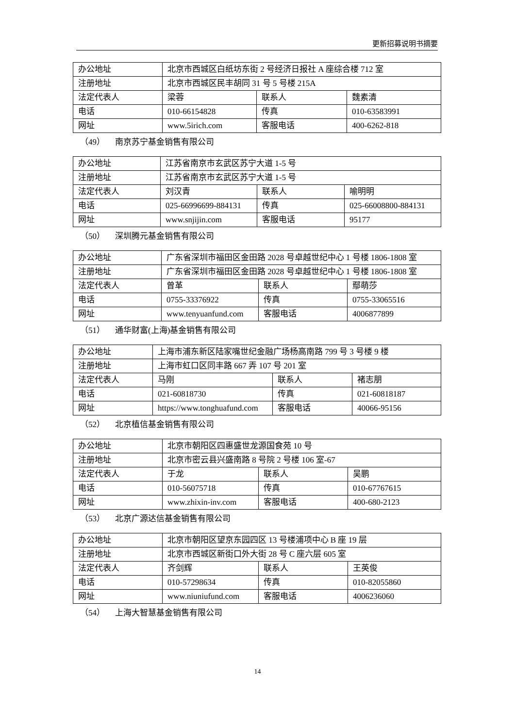更新招募说明书摘要
| 办公地址 | 北京市西城区白纸坊东街 2 号经济日报社 A 座综合楼 712 室 | | |
| 注册地址 | 北京市西城区民丰胡同 31 号 5 号楼 215A | | |
| 法定代表人 | 梁蓉 | 联系人 | 魏素清 |
| 电话 | 010-66154828 | 传真 | 010-63583991 |
| 网址 | www.5irich.com | 客服电话 | 400-6262-818 |
（49） 南京苏宁基金销售有限公司
| 办公地址 | 江苏省南京市玄武区苏宁大道 1-5 号 | | |
| 注册地址 | 江苏省南京市玄武区苏宁大道 1-5 号 | | |
| 法定代表人 | 刘汉青 | 联系人 | 喻明明 |
| 电话 | 025-66996699-884131 | 传真 | 025-66008800-884131 |
| 网址 | www.snjijin.com | 客服电话 | 95177 |
（50） 深圳腾元基金销售有限公司
| 办公地址 | 广东省深圳市福田区金田路 2028 号卓越世纪中心 1 号楼 1806-1808 室 | | |
| 注册地址 | 广东省深圳市福田区金田路 2028 号卓越世纪中心 1 号楼 1806-1808 室 | | |
| 法定代表人 | 曾革 | 联系人 | 鄢萌莎 |
| 电话 | 0755-33376922 | 传真 | 0755-33065516 |
| 网址 | www.tenyuanfund.com | 客服电话 | 4006877899 |
（51） 通华财富(上海)基金销售有限公司
| 办公地址 | 上海市浦东新区陆家嘴世纪金融广场杨高南路 799 号 3 号楼 9 楼 | | |
| 注册地址 | 上海市虹口区同丰路 667 弄 107 号 201 室 | | |
| 法定代表人 | 马刚 | 联系人 | 褚志朋 |
| 电话 | 021-60818730 | 传真 | 021-60818187 |
| 网址 | https://www.tonghuafund.com | 客服电话 | 40066-95156 |
（52） 北京植信基金销售有限公司
| 办公地址 | 北京市朝阳区四惠盛世龙源国食苑 10 号 | | |
| 注册地址 | 北京市密云县兴盛南路 8 号院 2 号楼 106 室-67 | | |
| 法定代表人 | 于龙 | 联系人 | 吴鹏 |
| 电话 | 010-56075718 | 传真 | 010-67767615 |
| 网址 | www.zhixin-inv.com | 客服电话 | 400-680-2123 |
（53） 北京广源达信基金销售有限公司
| 办公地址 | 北京市朝阳区望京东园四区 13 号楼浦项中心 B 座 19 层 | | |
| 注册地址 | 北京市西城区新街口外大街 28 号 C 座六层 605 室 | | |
| 法定代表人 | 齐剑辉 | 联系人 | 王英俊 |
| 电话 | 010-57298634 | 传真 | 010-82055860 |
| 网址 | www.niuniufund.com | 客服电话 | 4006236060 |
（54） 上海大智慧基金销售有限公司
14